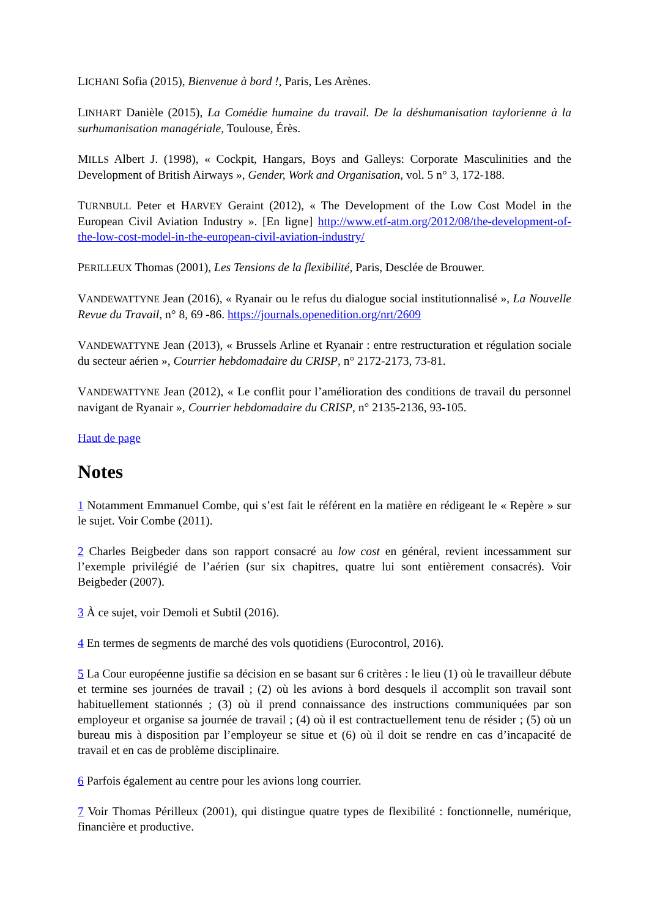LICHANI Sofia (2015), Bienvenue à bord !, Paris, Les Arènes.
LINHART Danièle (2015), La Comédie humaine du travail. De la déshumanisation taylorienne à la surhumanisation managériale, Toulouse, Érès.
MILLS Albert J. (1998), « Cockpit, Hangars, Boys and Galleys: Corporate Masculinities and the Development of British Airways », Gender, Work and Organisation, vol. 5 n° 3, 172-188.
TURNBULL Peter et HARVEY Geraint (2012), « The Development of the Low Cost Model in the European Civil Aviation Industry ». [En ligne] http://www.etf-atm.org/2012/08/the-development-of-the-low-cost-model-in-the-european-civil-aviation-industry/
PERILLEUX Thomas (2001), Les Tensions de la flexibilité, Paris, Desclée de Brouwer.
VANDEWATTYNE Jean (2016), « Ryanair ou le refus du dialogue social institutionnalisé », La Nouvelle Revue du Travail, n° 8, 69 -86. https://journals.openedition.org/nrt/2609
VANDEWATTYNE Jean (2013), « Brussels Arline et Ryanair : entre restructuration et régulation sociale du secteur aérien », Courrier hebdomadaire du CRISP, n° 2172-2173, 73-81.
VANDEWATTYNE Jean (2012), « Le conflit pour l’amélioration des conditions de travail du personnel navigant de Ryanair », Courrier hebdomadaire du CRISP, n° 2135-2136, 93-105.
Haut de page
Notes
1 Notamment Emmanuel Combe, qui s’est fait le référent en la matière en rédigeant le « Repère » sur le sujet. Voir Combe (2011).
2 Charles Beigbeder dans son rapport consacré au low cost en général, revient incessamment sur l’exemple privilégié de l’aérien (sur six chapitres, quatre lui sont entièrement consacrés). Voir Beigbeder (2007).
3 À ce sujet, voir Demoli et Subtil (2016).
4 En termes de segments de marché des vols quotidiens (Eurocontrol, 2016).
5 La Cour européenne justifie sa décision en se basant sur 6 critères : le lieu (1) où le travailleur débute et termine ses journées de travail ; (2) où les avions à bord desquels il accomplit son travail sont habituellement stationnés ; (3) où il prend connaissance des instructions communiquées par son employeur et organise sa journée de travail ; (4) où il est contractuellement tenu de résider ; (5) où un bureau mis à disposition par l’employeur se situe et (6) où il doit se rendre en cas d’incapacité de travail et en cas de problème disciplinaire.
6 Parfois également au centre pour les avions long courrier.
7 Voir Thomas Périlleux (2001), qui distingue quatre types de flexibilité : fonctionnelle, numérique, financière et productive.